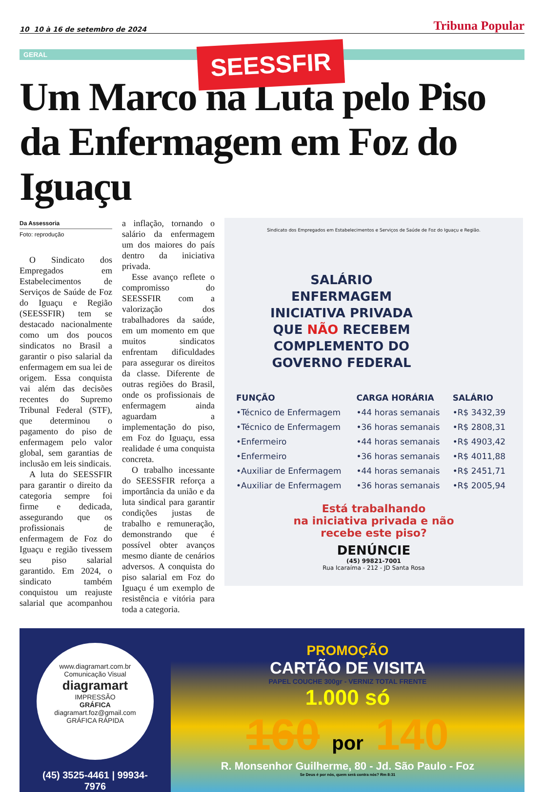10 10 à 16 de setembro de 2024 Tribuna Popular
GERAL
SEESSFIR
Um Marco na Luta pelo Piso da Enfermagem em Foz do Iguaçu
Da Assessoria
Foto: reprodução
O Sindicato dos Empregados em Estabelecimentos de Serviços de Saúde de Foz do Iguaçu e Região (SEESSFIR) tem se destacado nacionalmente como um dos poucos sindicatos no Brasil a garantir o piso salarial da enfermagem em sua lei de origem. Essa conquista vai além das decisões recentes do Supremo Tribunal Federal (STF), que determinou o pagamento do piso de enfermagem pelo valor global, sem garantias de inclusão em leis sindicais.
A luta do SEESSFIR para garantir o direito da categoria sempre foi firme e dedicada, assegurando que os profissionais de enfermagem de Foz do Iguaçu e região tivessem seu piso salarial garantido. Em 2024, o sindicato também conquistou um reajuste salarial que acompanhou a inflação, tornando o salário da enfermagem um dos maiores do país dentro da iniciativa privada.
Esse avanço reflete o compromisso do SEESSFIR com a valorização dos trabalhadores da saúde, em um momento em que muitos sindicatos enfrentam dificuldades para assegurar os direitos da classe. Diferente de outras regiões do Brasil, onde os profissionais de enfermagem ainda aguardam a implementação do piso, em Foz do Iguaçu, essa realidade é uma conquista concreta.
O trabalho incessante do SEESSFIR reforça a importância da união e da luta sindical para garantir condições justas de trabalho e remuneração, demonstrando que é possível obter avanços mesmo diante de cenários adversos. A conquista do piso salarial em Foz do Iguaçu é um exemplo de resistência e vitória para toda a categoria.
Sindicato dos Empregados em Estabelecimentos e Serviços de Saúde de Foz do Iguaçu e Região.
SALÁRIO ENFERMAGEM INICIATIVA PRIVADA QUE NÃO RECEBEM COMPLEMENTO DO GOVERNO FEDERAL
| FUNÇÃO | CARGA HORÁRIA | SALÁRIO |
| --- | --- | --- |
| •Técnico de Enfermagem | •44 horas semanais | •R$ 3432,39 |
| •Técnico de Enfermagem | •36 horas semanais | •R$ 2808,31 |
| •Enfermeiro | •44 horas semanais | •R$ 4903,42 |
| •Enfermeiro | •36 horas semanais | •R$ 4011,88 |
| •Auxiliar de Enfermagem | •44 horas semanais | •R$ 2451,71 |
| •Auxiliar de Enfermagem | •36 horas semanais | •R$ 2005,94 |
Está trabalhando
na iniciativa privada e não
recebe este piso?
DENÚNCIE
(45) 99821-7001
Rua Icaraíma - 212 - JD Santa Rosa
www.diagramart.com.br
Comunicação Visual
diagramart
IMPRESSÃO
GRÁFICA
diagramart.foz@gmail.com
GRÁFICA RÁPIDA
(45) 3525-4461 | 99934-7976
PROMOÇÃO
CARTÃO DE VISITA
PAPEL COUCHE 300gr - VERNIZ TOTAL FRENTE
1.000 só
160 por 140
R. Monsenhor Guilherme, 80 - Jd. São Paulo - Foz
Se Deus é por nós, quem será contra nós? Rm 8:31